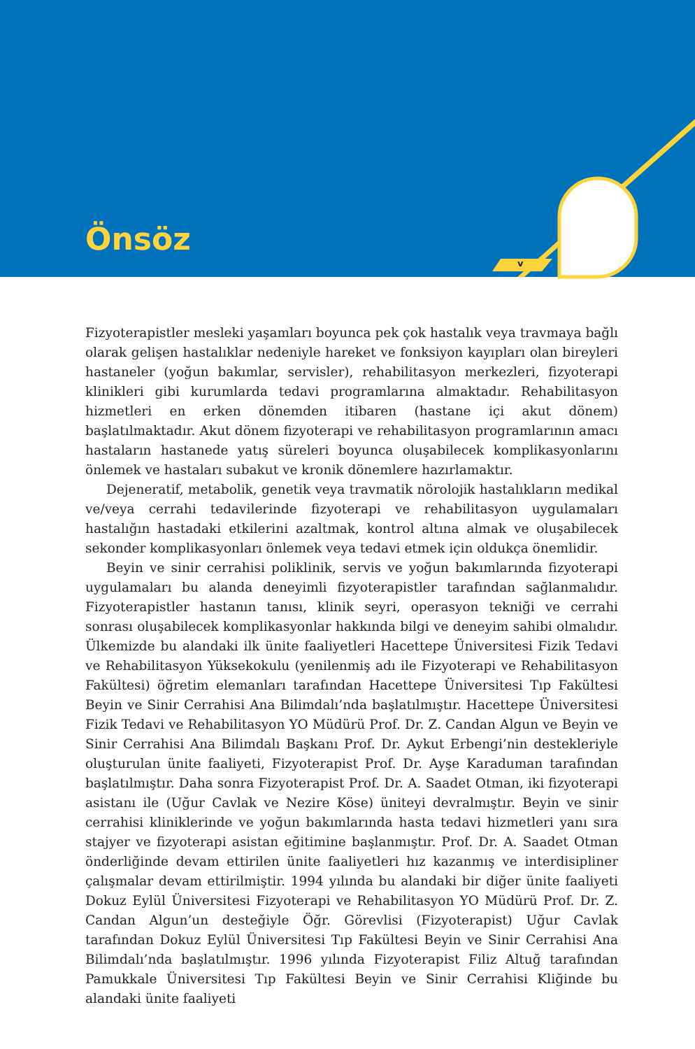Önsöz
v
Fizyoterapistler mesleki yaşamları boyunca pek çok hastalık veya travmaya bağlı olarak gelişen hastalıklar nedeniyle hareket ve fonksiyon kayıpları olan bireyleri hastaneler (yoğun bakımlar, servisler), rehabilitasyon merkezleri, fizyoterapi klinikleri gibi kurumlarda tedavi programlarına almaktadır. Rehabilitasyon hizmetleri en erken dönemden itibaren (hastane içi akut dönem) başlatılmaktadır. Akut dönem fizyoterapi ve rehabilitasyon programlarının amacı hastaların hastanede yatış süreleri boyunca oluşabilecek komplikasyonlarını önlemek ve hastaları subakut ve kronik dönemlere hazırlamaktır.
Dejeneratif, metabolik, genetik veya travmatik nörolojik hastalıkların medikal ve/veya cerrahi tedavilerinde fizyoterapi ve rehabilitasyon uygulamaları hastalığın hastadaki etkilerini azaltmak, kontrol altına almak ve oluşabilecek sekonder komplikasyonları önlemek veya tedavi etmek için oldukça önemlidir.
Beyin ve sinir cerrahisi poliklinik, servis ve yoğun bakımlarında fizyoterapi uygulamaları bu alanda deneyimli fizyoterapistler tarafından sağlanmalıdır. Fizyoterapistler hastanın tanısı, klinik seyri, operasyon tekniği ve cerrahi sonrası oluşabilecek komplikasyonlar hakkında bilgi ve deneyim sahibi olmalıdır. Ülkemizde bu alandaki ilk ünite faaliyetleri Hacettepe Üniversitesi Fizik Tedavi ve Rehabilitasyon Yüksekokulu (yenilenmiş adı ile Fizyoterapi ve Rehabilitasyon Fakültesi) öğretim elemanları tarafından Hacettepe Üniversitesi Tıp Fakültesi Beyin ve Sinir Cerrahisi Ana Bilimdalı’nda başlatılmıştır. Hacettepe Üniversitesi Fizik Tedavi ve Rehabilitasyon YO Müdürü Prof. Dr. Z. Candan Algun ve Beyin ve Sinir Cerrahisi Ana Bilimdalı Başkanı Prof. Dr. Aykut Erbengi’nin destekleriyle oluşturulan ünite faaliyeti, Fizyoterapist Prof. Dr. Ayşe Karaduman tarafından başlatılmıştır. Daha sonra Fizyoterapist Prof. Dr. A. Saadet Otman, iki fizyoterapi asistanı ile (Uğur Cavlak ve Nezire Köse) üniteyi devralmıştır. Beyin ve sinir cerrahisi kliniklerinde ve yoğun bakımlarında hasta tedavi hizmetleri yanı sıra stajyer ve fizyoterapi asistan eğitimine başlanmıştır. Prof. Dr. A. Saadet Otman önderliğinde devam ettirilen ünite faaliyetleri hız kazanmış ve interdisipliner çalışmalar devam ettirilmiştir. 1994 yılında bu alandaki bir diğer ünite faaliyeti Dokuz Eylül Üniversitesi Fizyoterapi ve Rehabilitasyon YO Müdürü Prof. Dr. Z. Candan Algun’un desteğiyle Öğr. Görevlisi (Fizyoterapist) Uğur Cavlak tarafından Dokuz Eylül Üniversitesi Tıp Fakültesi Beyin ve Sinir Cerrahisi Ana Bilimdalı’nda başlatılmıştır. 1996 yılında Fizyoterapist Filiz Altuğ tarafından Pamukkale Üniversitesi Tıp Fakültesi Beyin ve Sinir Cerrahisi Kliğinde bu alandaki ünite faaliyeti